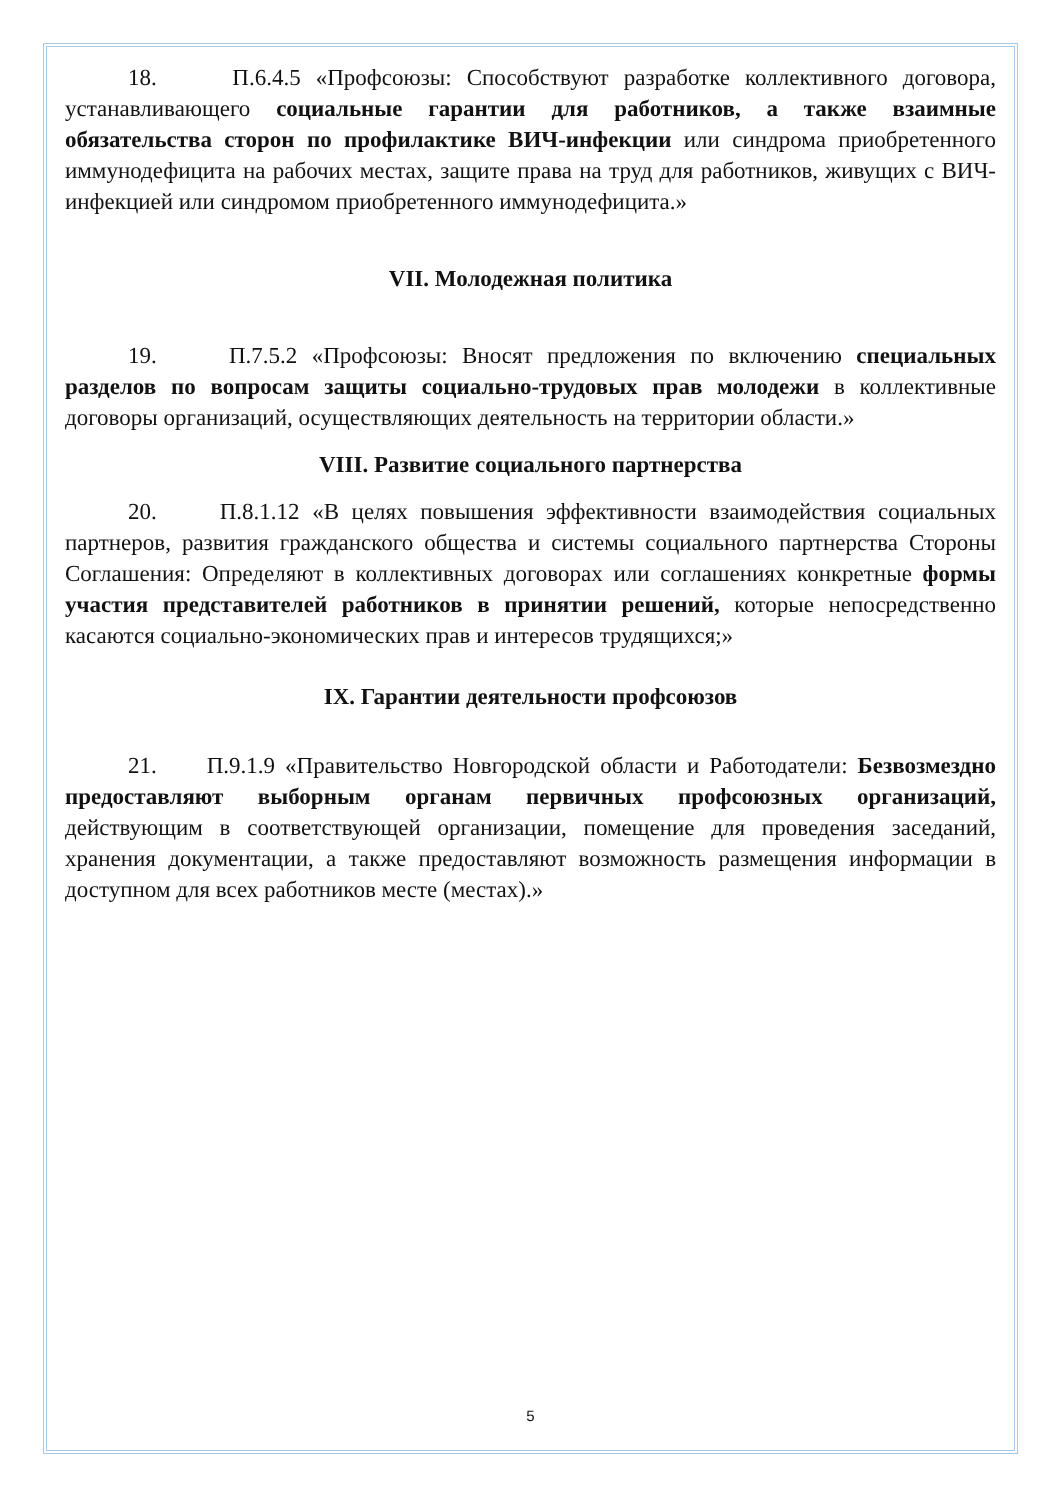18. П.6.4.5 «Профсоюзы: Способствуют разработке коллективного договора, устанавливающего социальные гарантии для работников, а также взаимные обязательства сторон по профилактике ВИЧ-инфекции или синдрома приобретенного иммунодефицита на рабочих местах, защите права на труд для работников, живущих с ВИЧ-инфекцией или синдромом приобретенного иммунодефицита.»
VII. Молодежная политика
19. П.7.5.2 «Профсоюзы: Вносят предложения по включению специальных разделов по вопросам защиты социально-трудовых прав молодежи в коллективные договоры организаций, осуществляющих деятельность на территории области.»
VIII. Развитие социального партнерства
20. П.8.1.12 «В целях повышения эффективности взаимодействия социальных партнеров, развития гражданского общества и системы социального партнерства Стороны Соглашения: Определяют в коллективных договорах или соглашениях конкретные формы участия представителей работников в принятии решений, которые непосредственно касаются социально-экономических прав и интересов трудящихся;»
IX. Гарантии деятельности профсоюзов
21. П.9.1.9 «Правительство Новгородской области и Работодатели: Безвозмездно предоставляют выборным органам первичных профсоюзных организаций, действующим в соответствующей организации, помещение для проведения заседаний, хранения документации, а также предоставляют возможность размещения информации в доступном для всех работников месте (местах).»
5